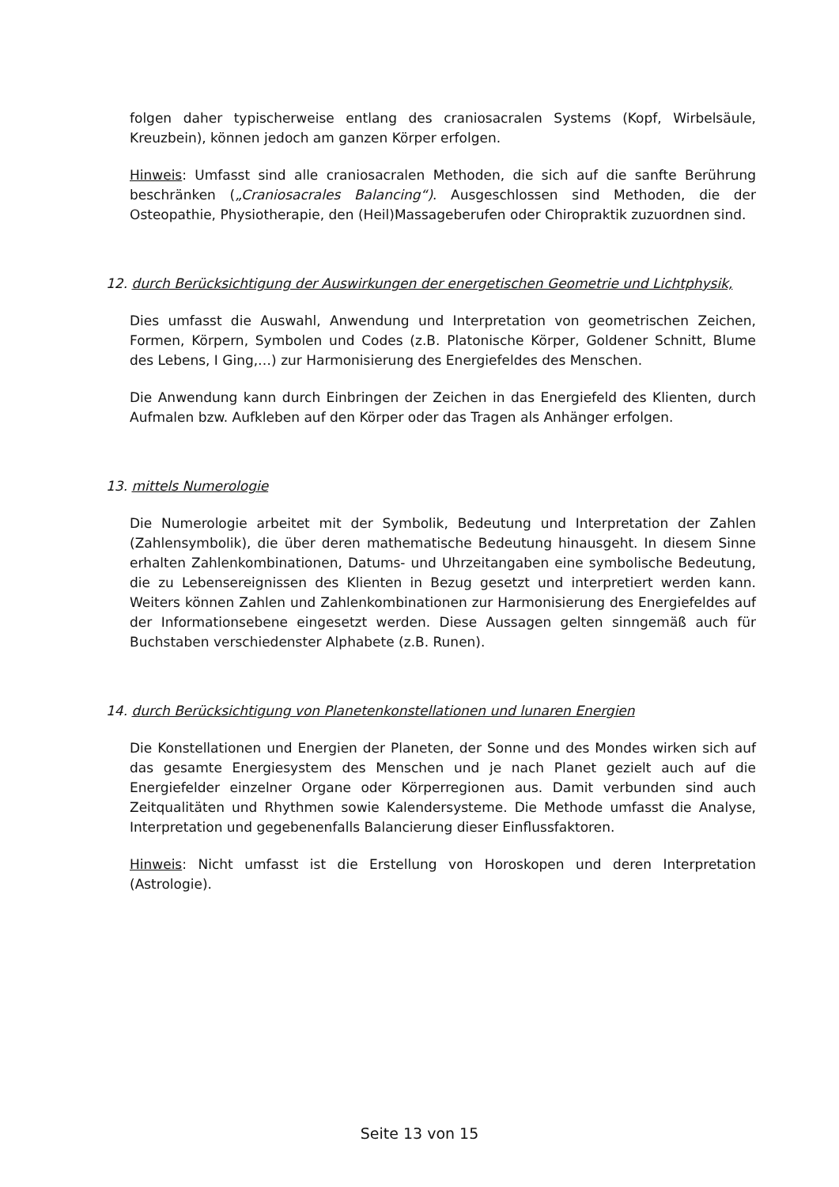folgen daher typischerweise entlang des craniosacralen Systems (Kopf, Wirbelsäule, Kreuzbein), können jedoch am ganzen Körper erfolgen.
Hinweis: Umfasst sind alle craniosacralen Methoden, die sich auf die sanfte Berührung beschränken („Craniosacrales Balancing“). Ausgeschlossen sind Methoden, die der Osteopathie, Physiotherapie, den (Heil)Massageberufen oder Chiropraktik zuzuordnen sind.
12. durch Berücksichtigung der Auswirkungen der energetischen Geometrie und Lichtphysik,
Dies umfasst die Auswahl, Anwendung und Interpretation von geometrischen Zeichen, Formen, Körpern, Symbolen und Codes (z.B. Platonische Körper, Goldener Schnitt, Blume des Lebens, I Ging,…) zur Harmonisierung des Energiefeldes des Menschen.
Die Anwendung kann durch Einbringen der Zeichen in das Energiefeld des Klienten, durch Aufmalen bzw. Aufkleben auf den Körper oder das Tragen als Anhänger erfolgen.
13. mittels Numerologie
Die Numerologie arbeitet mit der Symbolik, Bedeutung und Interpretation der Zahlen (Zahlensymbolik), die über deren mathematische Bedeutung hinausgeht. In diesem Sinne erhalten Zahlenkombinationen, Datums- und Uhrzeitangaben eine symbolische Bedeutung, die zu Lebensereignissen des Klienten in Bezug gesetzt und interpretiert werden kann. Weiters können Zahlen und Zahlenkombinationen zur Harmonisierung des Energiefeldes auf der Informationsebene eingesetzt werden. Diese Aussagen gelten sinngemäß auch für Buchstaben verschiedenster Alphabete (z.B. Runen).
14. durch Berücksichtigung von Planetenkonstellationen und lunaren Energien
Die Konstellationen und Energien der Planeten, der Sonne und des Mondes wirken sich auf das gesamte Energiesystem des Menschen und je nach Planet gezielt auch auf die Energiefelder einzelner Organe oder Körperregionen aus. Damit verbunden sind auch Zeitqualitäten und Rhythmen sowie Kalendersysteme. Die Methode umfasst die Analyse, Interpretation und gegebenenfalls Balancierung dieser Einflussfaktoren.
Hinweis: Nicht umfasst ist die Erstellung von Horoskopen und deren Interpretation (Astrologie).
Seite 13 von 15